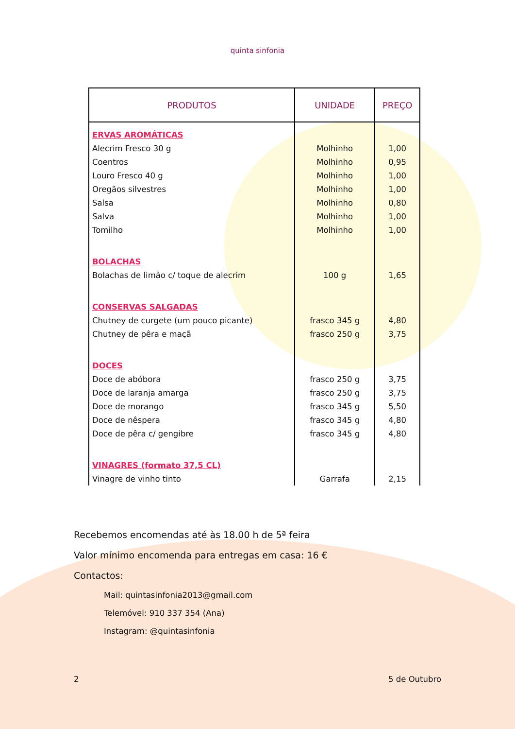quinta sinfonia
| PRODUTOS | UNIDADE | PREÇO |
| --- | --- | --- |
| ERVAS AROMÁTICAS | | |
| Alecrim Fresco 30 g | Molhinho | 1,00 |
| Coentros | Molhinho | 0,95 |
| Louro Fresco 40 g | Molhinho | 1,00 |
| Oregãos silvestres | Molhinho | 1,00 |
| Salsa | Molhinho | 0,80 |
| Salva | Molhinho | 1,00 |
| Tomilho | Molhinho | 1,00 |
| BOLACHAS | | |
| Bolachas de limão c/ toque de alecrim | 100 g | 1,65 |
| CONSERVAS SALGADAS | | |
| Chutney de curgete (um pouco picante) | frasco 345 g | 4,80 |
| Chutney de pêra e maçã | frasco 250 g | 3,75 |
| DOCES | | |
| Doce de abóbora | frasco 250 g | 3,75 |
| Doce de laranja amarga | frasco 250 g | 3,75 |
| Doce de morango | frasco 345 g | 5,50 |
| Doce de nêspera | frasco 345 g | 4,80 |
| Doce de pêra c/ gengibre | frasco 345 g | 4,80 |
| VINAGRES (formato 37,5 CL) | | |
| Vinagre de vinho tinto | Garrafa | 2,15 |
Recebemos encomendas até às 18.00 h de 5ª feira
Valor mínimo encomenda para entregas em casa: 16 €
Contactos:
Mail: quintasinfonia2013@gmail.com
Telemóvel: 910 337 354 (Ana)
Instagram: @quintasinfonia
2 5 de Outubro